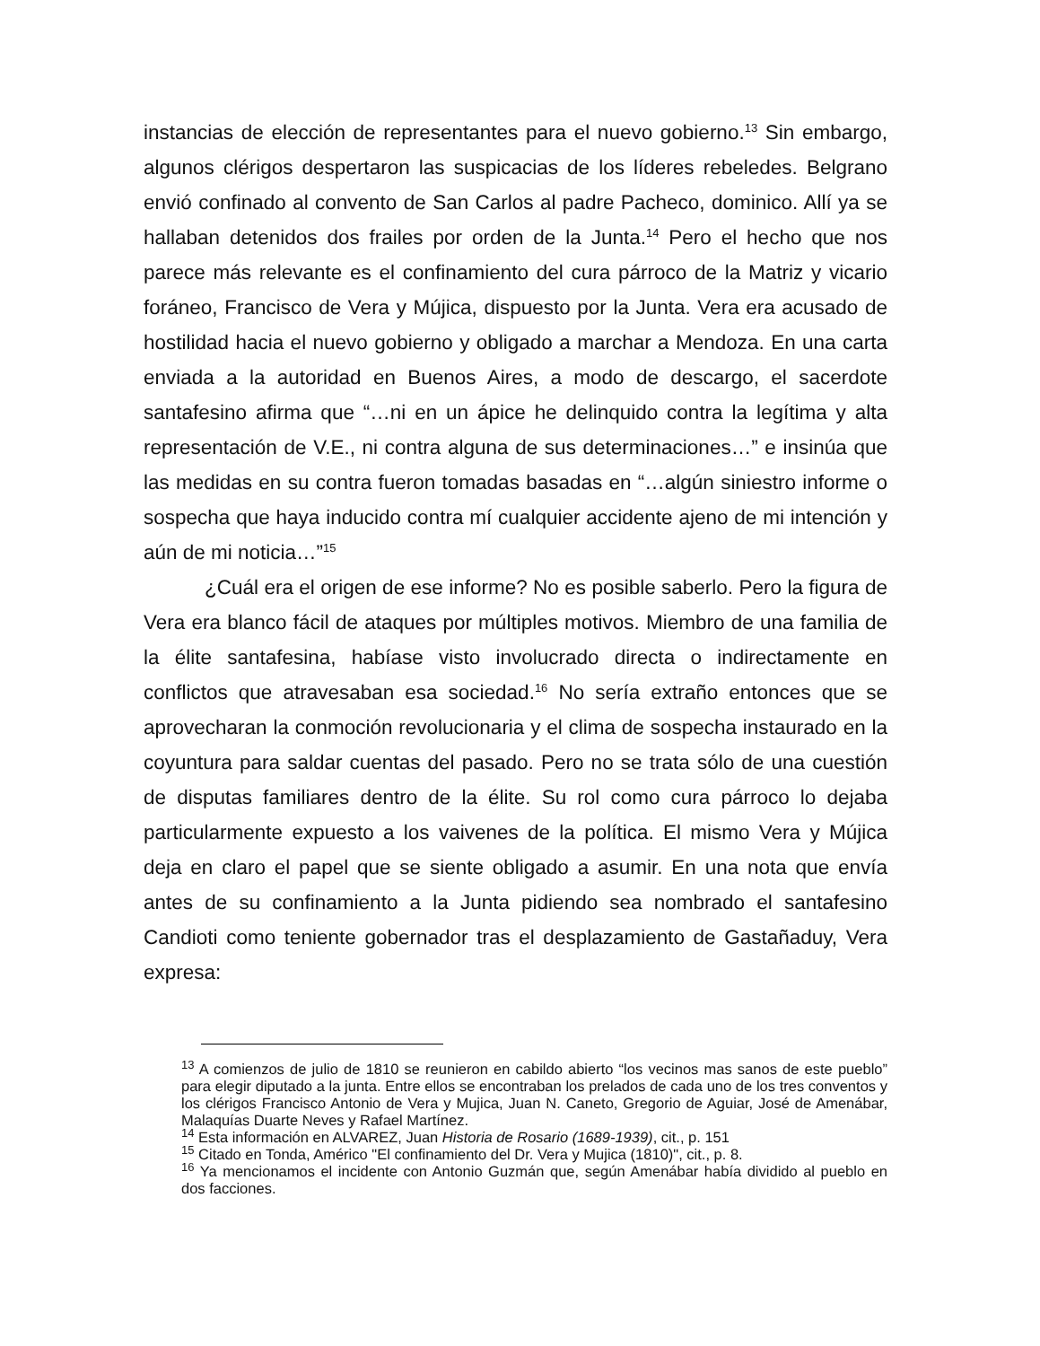instancias de elección de representantes para el nuevo gobierno.<sup>13</sup> Sin embargo, algunos clérigos despertaron las suspicacias de los líderes rebeledes. Belgrano envió confinado al convento de San Carlos al padre Pacheco, dominico. Allí ya se hallaban detenidos dos frailes por orden de la Junta.<sup>14</sup> Pero el hecho que nos parece más relevante es el confinamiento del cura párroco de la Matriz y vicario foráneo, Francisco de Vera y Mújica, dispuesto por la Junta. Vera era acusado de hostilidad hacia el nuevo gobierno y obligado a marchar a Mendoza. En una carta enviada a la autoridad en Buenos Aires, a modo de descargo, el sacerdote santafesino afirma que “…ni en un ápice he delinquido contra la legítima y alta representación de V.E., ni contra alguna de sus determinaciones…” e insinúa que las medidas en su contra fueron tomadas basadas en “…algún siniestro informe o sospecha que haya inducido contra mí cualquier accidente ajeno de mi intención y aún de mi noticia…”<sup>15</sup>
¿Cuál era el origen de ese informe? No es posible saberlo. Pero la figura de Vera era blanco fácil de ataques por múltiples motivos. Miembro de una familia de la élite santafesina, habíase visto involucrado directa o indirectamente en conflictos que atravesaban esa sociedad.<sup>16</sup> No sería extraño entonces que se aprovecharan la conmoción revolucionaria y el clima de sospecha instaurado en la coyuntura para saldar cuentas del pasado. Pero no se trata sólo de una cuestión de disputas familiares dentro de la élite. Su rol como cura párroco lo dejaba particularmente expuesto a los vaivenes de la política. El mismo Vera y Mújica deja en claro el papel que se siente obligado a asumir. En una nota que envía antes de su confinamiento a la Junta pidiendo sea nombrado el santafesino Candioti como teniente gobernador tras el desplazamiento de Gastañaduy, Vera expresa:
<sup>13</sup> A comienzos de julio de 1810 se reunieron en cabildo abierto “los vecinos mas sanos de este pueblo” para elegir diputado a la junta. Entre ellos se encontraban los prelados de cada uno de los tres conventos y los clérigos Francisco Antonio de Vera y Mujica, Juan N. Caneto, Gregorio de Aguiar, José de Amenábar, Malaquías Duarte Neves y Rafael Martínez.
<sup>14</sup> Esta información en ALVAREZ, Juan Historia de Rosario (1689-1939), cit., p. 151
<sup>15</sup> Citado en Tonda, Américo "El confinamiento del Dr. Vera y Mujica (1810)", cit., p. 8.
<sup>16</sup> Ya mencionamos el incidente con Antonio Guzmán que, según Amenábar había dividido al pueblo en dos facciones.